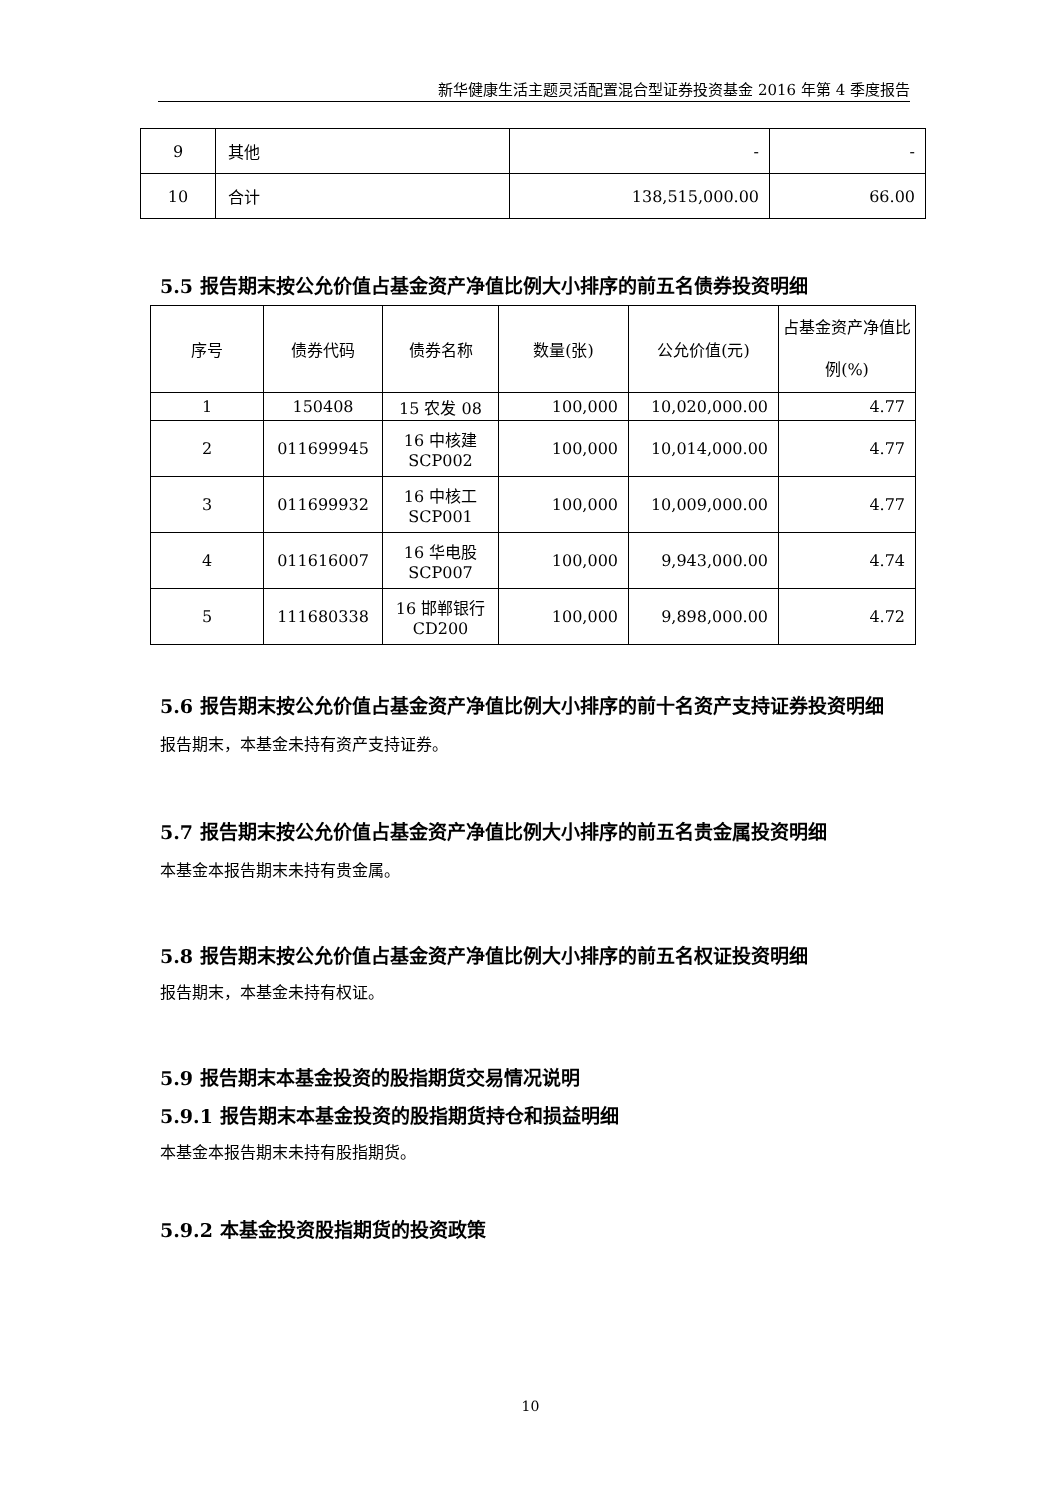新华健康生活主题灵活配置混合型证券投资基金 2016 年第 4 季度报告
| 9 | 其他 | - | - |
| 10 | 合计 | 138,515,000.00 | 66.00 |
5.5 报告期末按公允价值占基金资产净值比例大小排序的前五名债券投资明细
| 序号 | 债券代码 | 债券名称 | 数量(张) | 公允价值(元) | 占基金资产净值比例(%) |
| --- | --- | --- | --- | --- | --- |
| 1 | 150408 | 15 农发 08 | 100,000 | 10,020,000.00 | 4.77 |
| 2 | 011699945 | 16 中核建 SCP002 | 100,000 | 10,014,000.00 | 4.77 |
| 3 | 011699932 | 16 中核工 SCP001 | 100,000 | 10,009,000.00 | 4.77 |
| 4 | 011616007 | 16 华电股 SCP007 | 100,000 | 9,943,000.00 | 4.74 |
| 5 | 111680338 | 16 邯郸银行 CD200 | 100,000 | 9,898,000.00 | 4.72 |
5.6 报告期末按公允价值占基金资产净值比例大小排序的前十名资产支持证券投资明细
报告期末，本基金未持有资产支持证券。
5.7 报告期末按公允价值占基金资产净值比例大小排序的前五名贵金属投资明细
本基金本报告期末未持有贵金属。
5.8 报告期末按公允价值占基金资产净值比例大小排序的前五名权证投资明细
报告期末，本基金未持有权证。
5.9 报告期末本基金投资的股指期货交易情况说明
5.9.1 报告期末本基金投资的股指期货持仓和损益明细
本基金本报告期末未持有股指期货。
5.9.2 本基金投资股指期货的投资政策
10